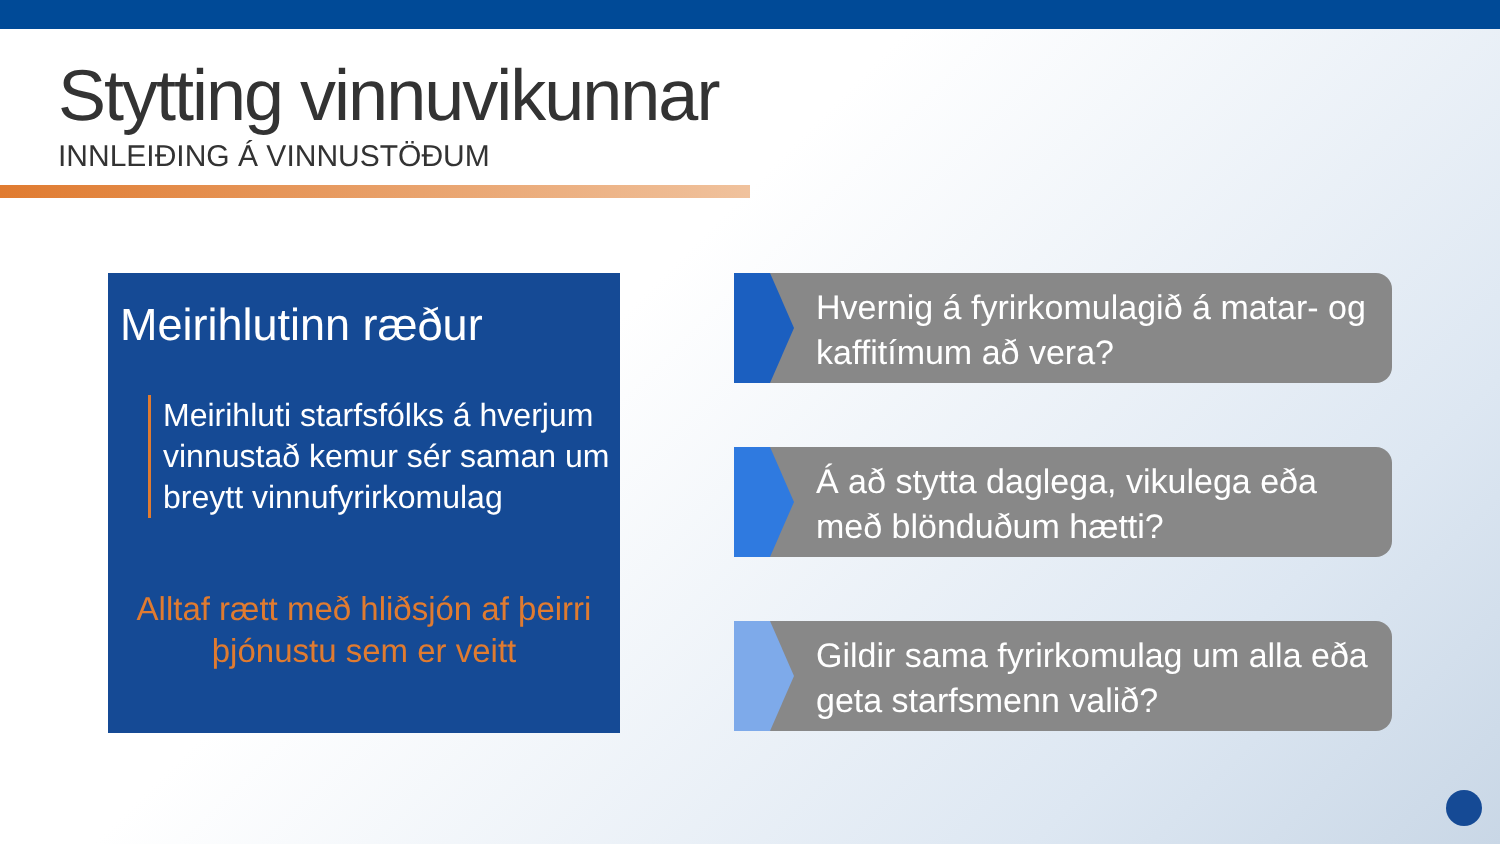Stytting vinnuvikunnar
INNLEIÐING Á VINNUSTÖÐUM
Meirihlutinn ræður
Meirihluti starfsfólks á hverjum vinnustað kemur sér saman um breytt vinnufyrirkomulag
Alltaf rætt með hliðsjón af þeirri þjónustu sem er veitt
Hvernig á fyrirkomulagið á matar- og kaffitímum að vera?
Á að stytta daglega, vikulega eða með blönduðum hætti?
Gildir sama fyrirkomulag um alla eða geta starfsmenn valið?